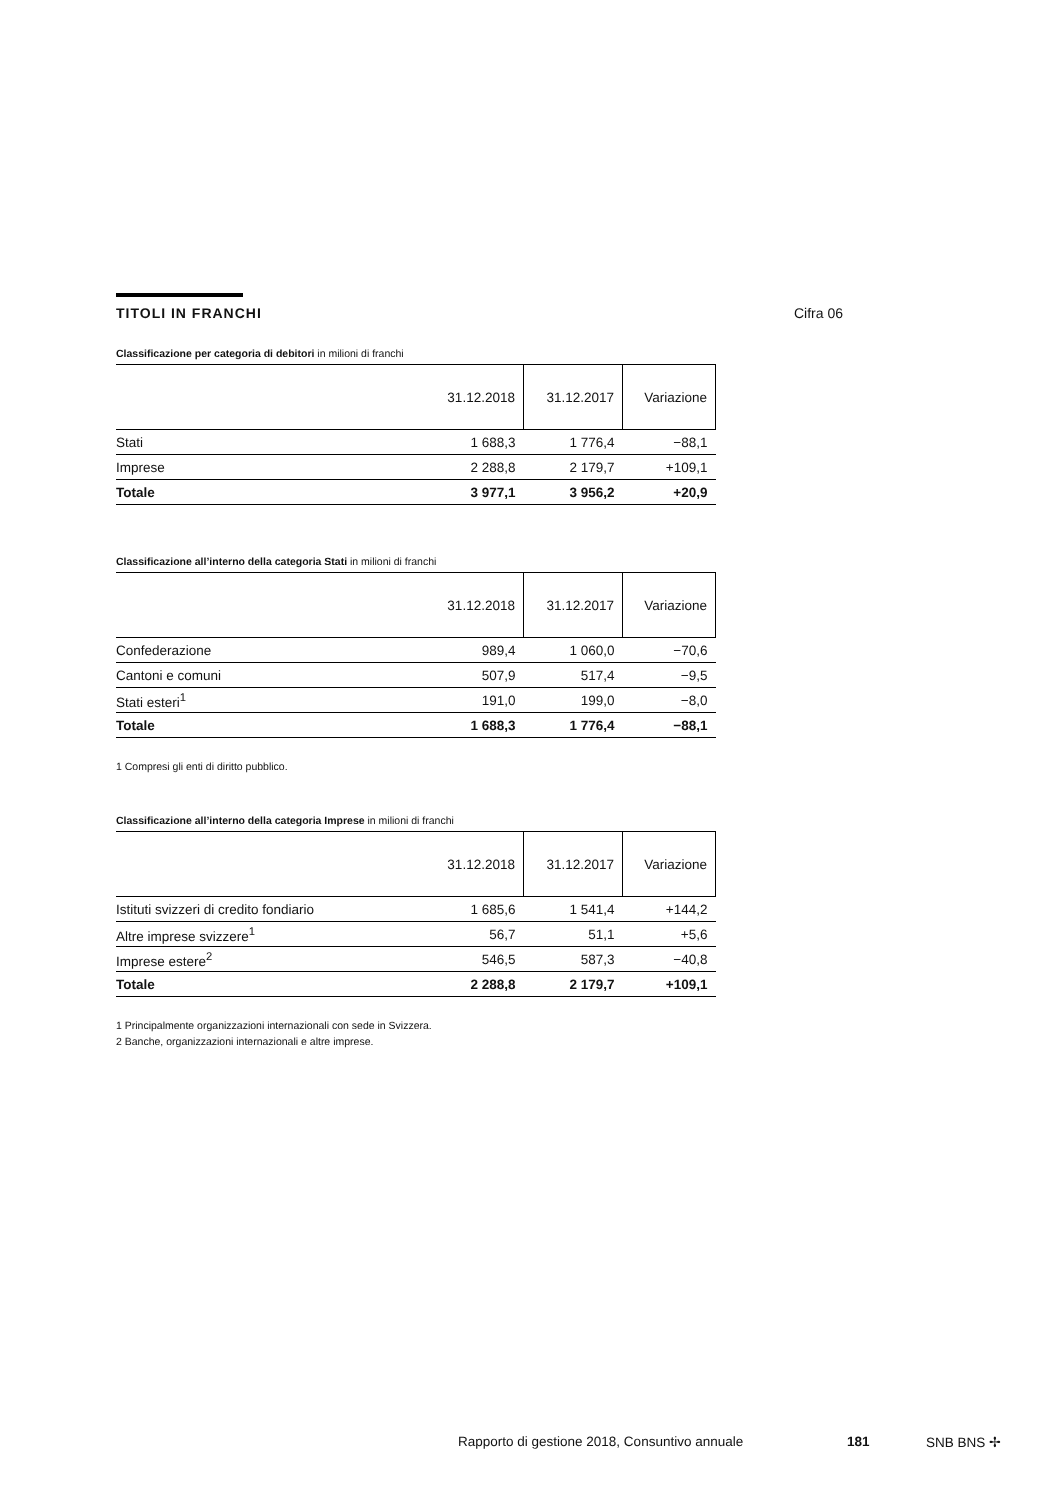TITOLI IN FRANCHI
Classificazione per categoria di debitori in milioni di franchi
| | 31.12.2018 | 31.12.2017 | Variazione |
| --- | --- | --- | --- |
| Stati | 1 688,3 | 1 776,4 | −88,1 |
| Imprese | 2 288,8 | 2 179,7 | +109,1 |
| Totale | 3 977,1 | 3 956,2 | +20,9 |
Classificazione all’interno della categoria Stati in milioni di franchi
| | 31.12.2018 | 31.12.2017 | Variazione |
| --- | --- | --- | --- |
| Confederazione | 989,4 | 1 060,0 | −70,6 |
| Cantoni e comuni | 507,9 | 517,4 | −9,5 |
| Stati esteri<sup>1</sup> | 191,0 | 199,0 | −8,0 |
| Totale | 1 688,3 | 1 776,4 | −88,1 |
1 Compresi gli enti di diritto pubblico.
Classificazione all’interno della categoria Imprese in milioni di franchi
| | 31.12.2018 | 31.12.2017 | Variazione |
| --- | --- | --- | --- |
| Istituti svizzeri di credito fondiario | 1 685,6 | 1 541,4 | +144,2 |
| Altre imprese svizzere<sup>1</sup> | 56,7 | 51,1 | +5,6 |
| Imprese estere<sup>2</sup> | 546,5 | 587,3 | −40,8 |
| Totale | 2 288,8 | 2 179,7 | +109,1 |
1 Principalmente organizzazioni internazionali con sede in Svizzera.
2 Banche, organizzazioni internazionali e altre imprese.
Cifra 06
Rapporto di gestione 2018, Consuntivo annuale
181 SNB BNS ✢